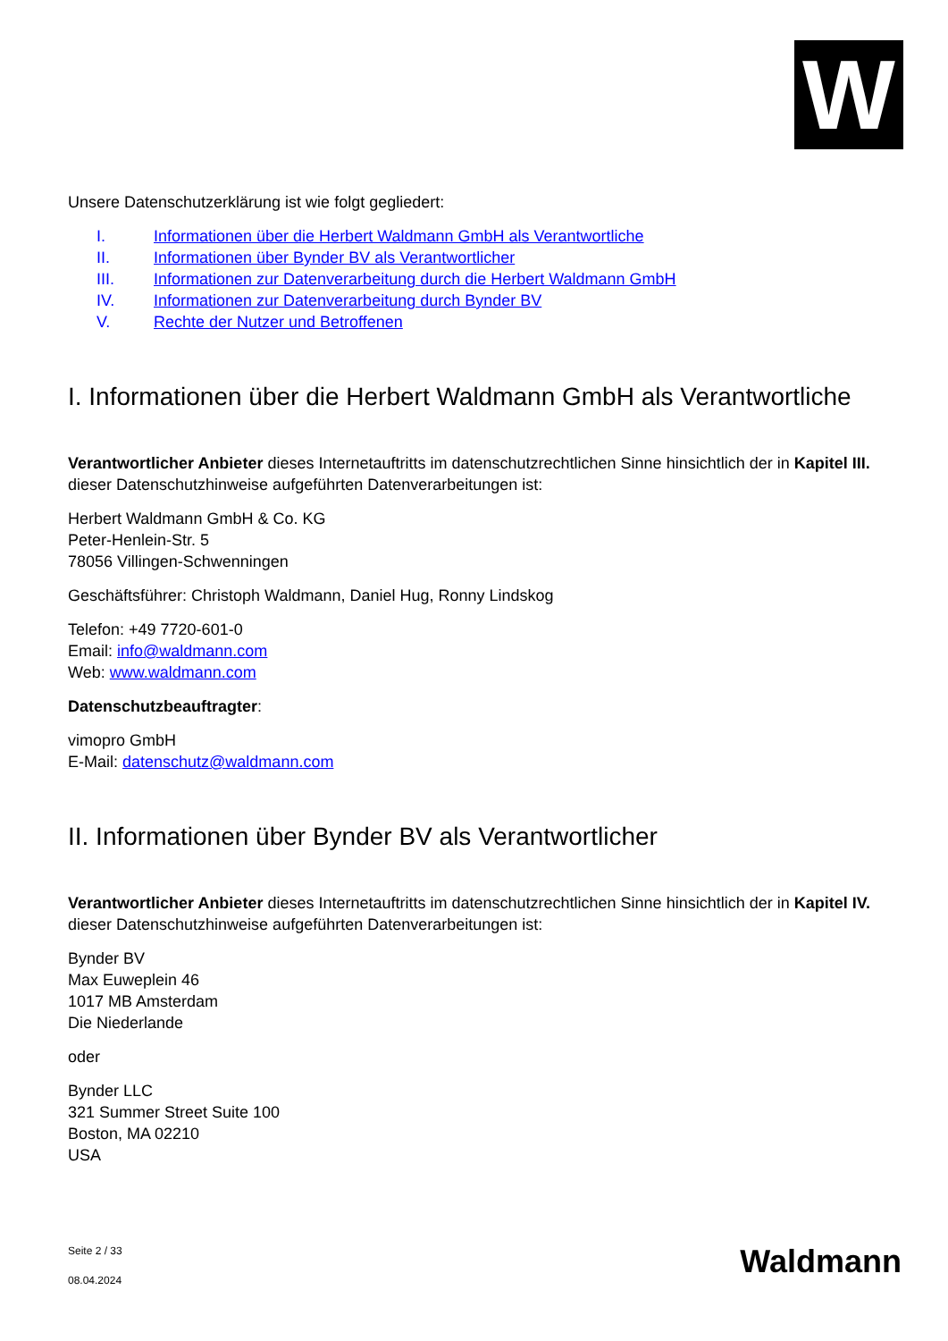W
Unsere Datenschutzerklärung ist wie folgt gegliedert:
I. Informationen über die Herbert Waldmann GmbH als Verantwortliche
II. Informationen über Bynder BV als Verantwortlicher
III. Informationen zur Datenverarbeitung durch die Herbert Waldmann GmbH
IV. Informationen zur Datenverarbeitung durch Bynder BV
V. Rechte der Nutzer und Betroffenen
I. Informationen über die Herbert Waldmann GmbH als Verantwortliche
Verantwortlicher Anbieter dieses Internetauftritts im datenschutzrechtlichen Sinne hinsichtlich der in Kapitel III. dieser Datenschutzhinweise aufgeführten Datenverarbeitungen ist:
Herbert Waldmann GmbH & Co. KG
Peter-Henlein-Str. 5
78056 Villingen-Schwenningen
Geschäftsführer: Christoph Waldmann, Daniel Hug, Ronny Lindskog
Telefon: +49 7720-601-0
Email: info@waldmann.com
Web: www.waldmann.com
Datenschutzbeauftragter:
vimopro GmbH
E-Mail: datenschutz@waldmann.com
II. Informationen über Bynder BV als Verantwortlicher
Verantwortlicher Anbieter dieses Internetauftritts im datenschutzrechtlichen Sinne hinsichtlich der in Kapitel IV. dieser Datenschutzhinweise aufgeführten Datenverarbeitungen ist:
Bynder BV
Max Euweplein 46
1017 MB Amsterdam
Die Niederlande
oder
Bynder LLC
321 Summer Street Suite 100
Boston, MA 02210
USA
Seite 2 / 33
08.04.2024
Waldmann